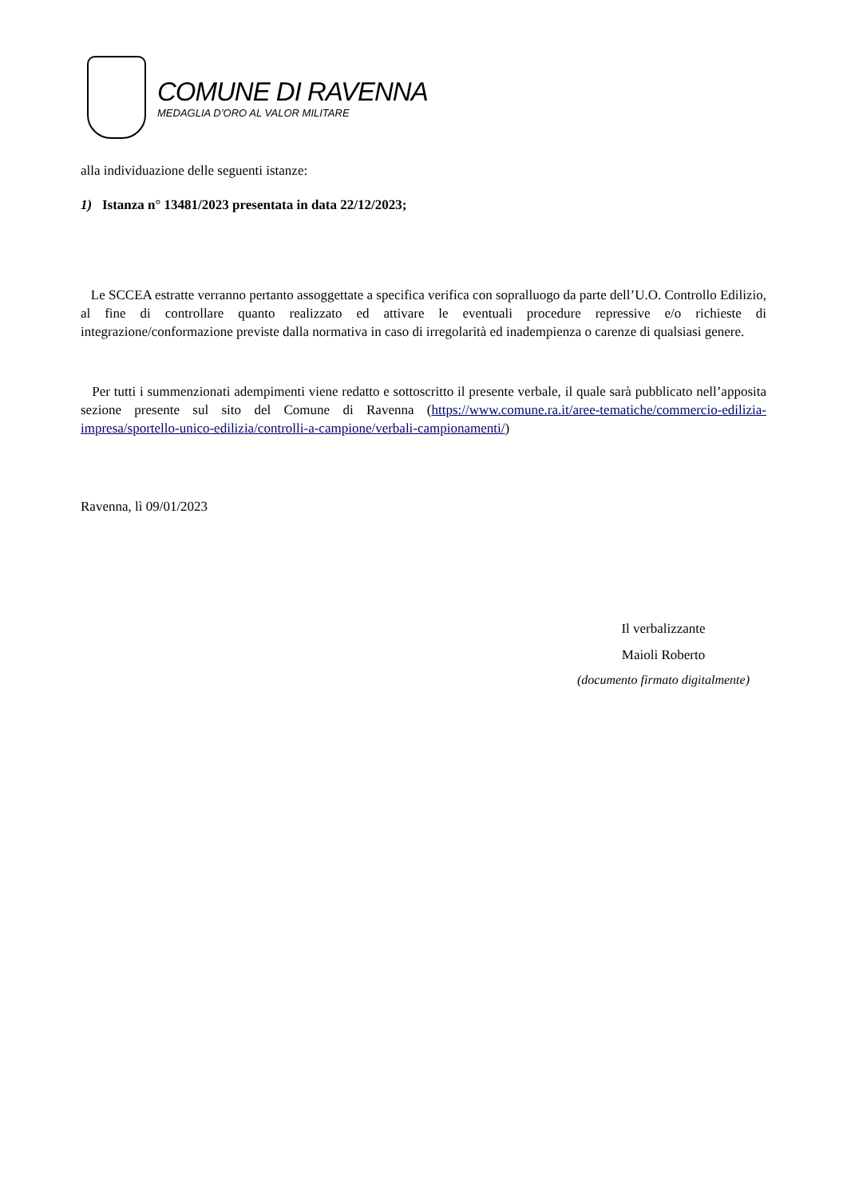COMUNE DI RAVENNA
MEDAGLIA D’ORO AL VALOR MILITARE
alla individuazione delle seguenti istanze:
1) Istanza n° 13481/2023 presentata in data 22/12/2023;
Le SCCEA estratte verranno pertanto assoggettate a specifica verifica con sopralluogo da parte dell’U.O. Controllo Edilizio, al fine di controllare quanto realizzato ed attivare le eventuali procedure repressive e/o richieste di integrazione/conformazione previste dalla normativa in caso di irregolarità ed inadempienza o carenze di qualsiasi genere.
Per tutti i summenzionati adempimenti viene redatto e sottoscritto il presente verbale, il quale sarà pubblicato nell’apposita sezione presente sul sito del Comune di Ravenna (https://www.comune.ra.it/aree-tematiche/commercio-edilizia-impresa/sportello-unico-edilizia/controlli-a-campione/verbali-campionamenti/)
Ravenna, lì 09/01/2023
Il verbalizzante
Maioli Roberto
(documento firmato digitalmente)